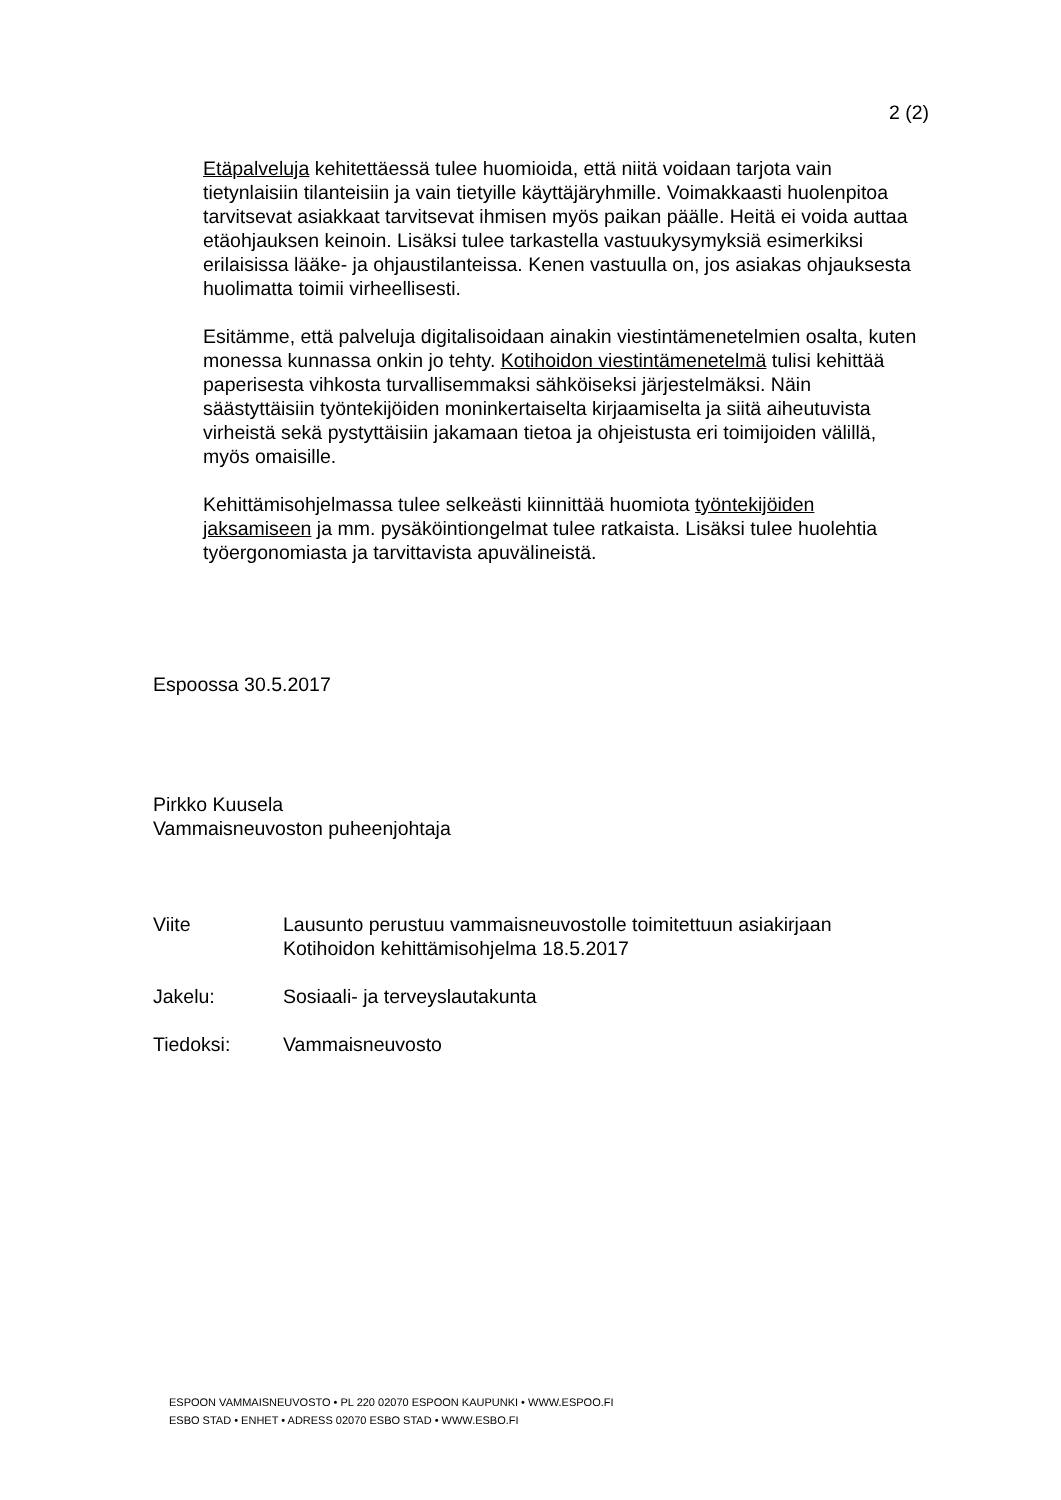2 (2)
Etäpalveluja kehitettäessä tulee huomioida, että niitä voidaan tarjota vain tietynlaisiin tilanteisiin ja vain tietyille käyttäjäryhmille. Voimakkaasti huolenpitoa tarvitsevat asiakkaat tarvitsevat ihmisen myös paikan päälle. Heitä ei voida auttaa etäohjauksen keinoin. Lisäksi tulee tarkastella vastuukysymyksiä esimerkiksi erilaisissa lääke- ja ohjaustilanteissa. Kenen vastuulla on, jos asiakas ohjauksesta huolimatta toimii virheellisesti.
Esitämme, että palveluja digitalisoidaan ainakin viestintämenetelmien osalta, kuten monessa kunnassa onkin jo tehty. Kotihoidon viestintämenetelmä tulisi kehittää paperisesta vihkosta turvallisemmaksi sähköiseksi järjestelmäksi. Näin säästyttäisiin työntekijöiden moninkertaiselta kirjaamiselta ja siitä aiheutuvista virheistä sekä pystyttäisiin jakamaan tietoa ja ohjeistusta eri toimijoiden välillä, myös omaisille.
Kehittämisohjelmassa tulee selkeästi kiinnittää huomiota työntekijöiden jaksamiseen ja mm. pysäköintiongelmat tulee ratkaista. Lisäksi tulee huolehtia työergonomiasta ja tarvittavista apuvälineistä.
Espoossa 30.5.2017
Pirkko Kuusela
Vammaisneuvoston puheenjohtaja
Viite Lausunto perustuu vammaisneuvostolle toimitettuun asiakirjaan
Kotihoidon kehittämisohjelma 18.5.2017
Jakelu: Sosiaali- ja terveyslautakunta
Tiedoksi: Vammaisneuvosto
ESPOON VAMMAISNEUVOSTO • PL 220 02070 ESPOON KAUPUNKI • WWW.ESPOO.FI
ESBO STAD • ENHET • ADRESS 02070 ESBO STAD • WWW.ESBO.FI